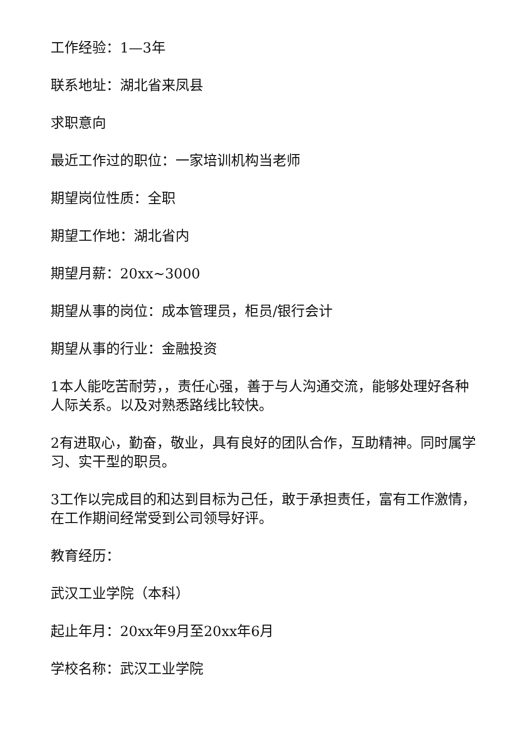工作经验：1—3年
联系地址：湖北省来凤县
求职意向
最近工作过的职位：一家培训机构当老师
期望岗位性质：全职
期望工作地：湖北省内
期望月薪：20xx~3000
期望从事的岗位：成本管理员，柜员/银行会计
期望从事的行业：金融投资
1本人能吃苦耐劳，，责任心强，善于与人沟通交流，能够处理好各种人际关系。以及对熟悉路线比较快。
2有进取心，勤奋，敬业，具有良好的团队合作，互助精神。同时属学习、实干型的职员。
3工作以完成目的和达到目标为己任，敢于承担责任，富有工作激情，在工作期间经常受到公司领导好评。
教育经历：
武汉工业学院（本科）
起止年月：20xx年9月至20xx年6月
学校名称：武汉工业学院